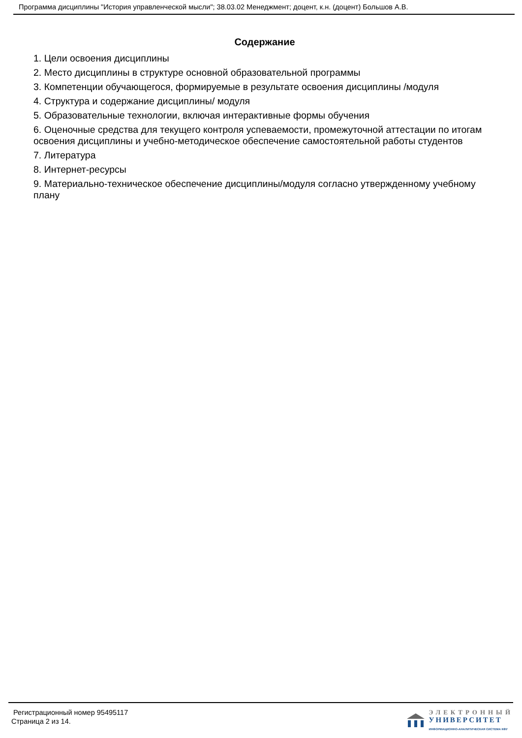Программа дисциплины "История управленческой мысли"; 38.03.02 Менеджмент; доцент, к.н. (доцент) Большов А.В.
Содержание
1. Цели освоения дисциплины
2. Место дисциплины в структуре основной образовательной программы
3. Компетенции обучающегося, формируемые в результате освоения дисциплины /модуля
4. Структура и содержание дисциплины/ модуля
5. Образовательные технологии, включая интерактивные формы обучения
6. Оценочные средства для текущего контроля успеваемости, промежуточной аттестации по итогам освоения дисциплины и учебно-методическое обеспечение самостоятельной работы студентов
7. Литература
8. Интернет-ресурсы
9. Материально-техническое обеспечение дисциплины/модуля согласно утвержденному учебному плану
Регистрационный номер 95495117
Страница 2 из 14.
ЭЛЕКТРОННЫЙ
УНИВЕРСИТЕТ
ИНФОРМАЦИОННО-АНАЛИТИЧЕСКАЯ СИСТЕМА КФУ